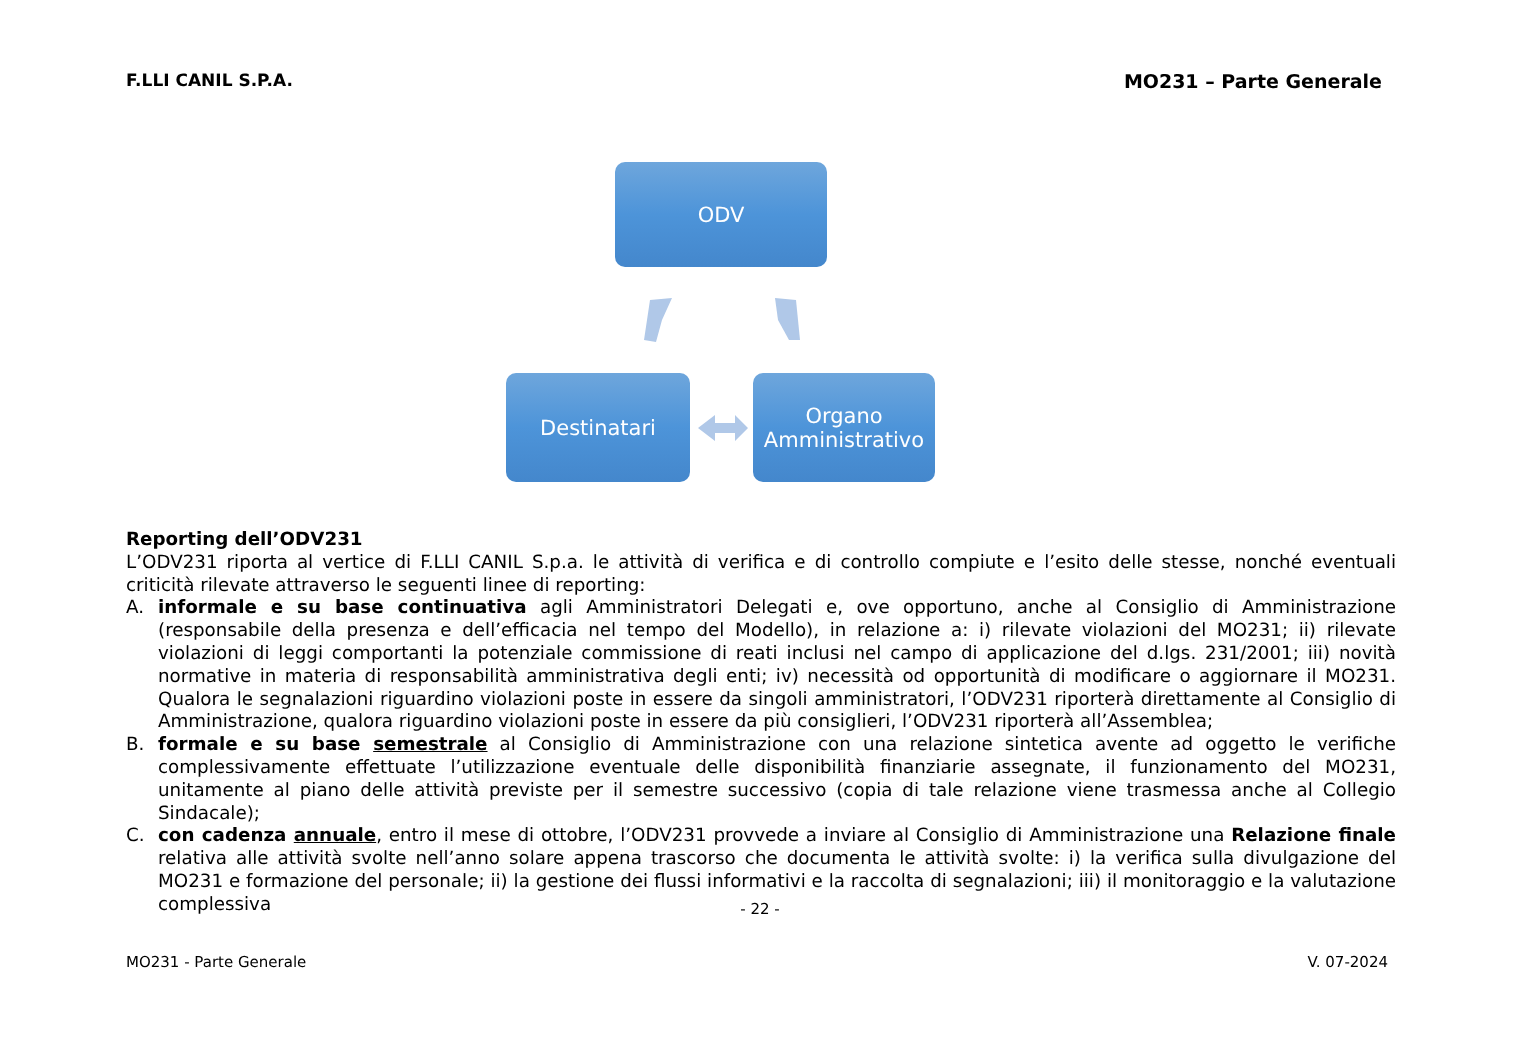F.LLI CANIL S.P.A. MO231 – Parte Generale
ODV
Destinatari
Organo
Amministrativo
Reporting dell’ODV231
L’ODV231 riporta al vertice di F.LLI CANIL S.p.a. le attività di verifica e di controllo compiute e l’esito delle stesse, nonché eventuali criticità rilevate attraverso le seguenti linee di reporting:
A. informale e su base continuativa agli Amministratori Delegati e, ove opportuno, anche al Consiglio di Amministrazione (responsabile della presenza e dell’efficacia nel tempo del Modello), in relazione a: i) rilevate violazioni del MO231; ii) rilevate violazioni di leggi comportanti la potenziale commissione di reati inclusi nel campo di applicazione del d.lgs. 231/2001; iii) novità normative in materia di responsabilità amministrativa degli enti; iv) necessità od opportunità di modificare o aggiornare il MO231. Qualora le segnalazioni riguardino violazioni poste in essere da singoli amministratori, l’ODV231 riporterà direttamente al Consiglio di Amministrazione, qualora riguardino violazioni poste in essere da più consiglieri, l’ODV231 riporterà all’Assemblea;
B. formale e su base semestrale al Consiglio di Amministrazione con una relazione sintetica avente ad oggetto le verifiche complessivamente effettuate l’utilizzazione eventuale delle disponibilità finanziarie assegnate, il funzionamento del MO231, unitamente al piano delle attività previste per il semestre successivo (copia di tale relazione viene trasmessa anche al Collegio Sindacale);
C. con cadenza annuale, entro il mese di ottobre, l’ODV231 provvede a inviare al Consiglio di Amministrazione una Relazione finale relativa alle attività svolte nell’anno solare appena trascorso che documenta le attività svolte: i) la verifica sulla divulgazione del MO231 e formazione del personale; ii) la gestione dei flussi informativi e la raccolta di segnalazioni; iii) il monitoraggio e la valutazione complessiva
- 22 -
MO231 - Parte Generale V. 07-2024